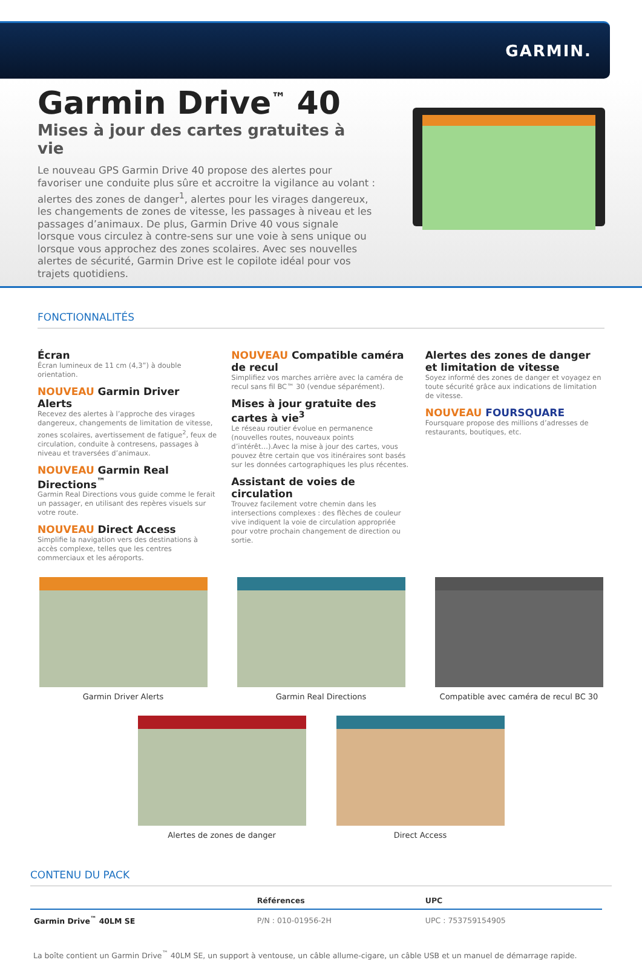GARMIN.
Garmin Drive<sup>™</sup> 40
Mises à jour des cartes gratuites à vie
Le nouveau GPS Garmin Drive 40 propose des alertes pour favoriser une conduite plus sûre et accroitre la vigilance au volant : alertes des zones de danger<sup>1</sup>, alertes pour les virages dangereux, les changements de zones de vitesse, les passages à niveau et les passages d’animaux. De plus, Garmin Drive 40 vous signale lorsque vous circulez à contre-sens sur une voie à sens unique ou lorsque vous approchez des zones scolaires. Avec ses nouvelles alertes de sécurité, Garmin Drive est le copilote idéal pour vos trajets quotidiens.
FONCTIONNALITÉS
Écran
Écran lumineux de 11 cm (4,3”) à double orientation.
NOUVEAU Garmin Driver Alerts
Recevez des alertes à l’approche des virages dangereux, changements de limitation de vitesse, zones scolaires, avertissement de fatigue<sup>2</sup>, feux de circulation, conduite à contresens, passages à niveau et traversées d’animaux.
NOUVEAU Garmin Real Directions<sup>™</sup>
Garmin Real Directions vous guide comme le ferait un passager, en utilisant des repères visuels sur votre route.
NOUVEAU Direct Access
Simplifie la navigation vers des destinations à accès complexe, telles que les centres commerciaux et les aéroports.
NOUVEAU Compatible caméra de recul
Simplifiez vos marches arrière avec la caméra de recul sans fil BC™ 30 (vendue séparément).
Mises à jour gratuite des cartes à vie<sup>3</sup>
Le réseau routier évolue en permanence (nouvelles routes, nouveaux points d’intérêt…).Avec la mise à jour des cartes, vous pouvez être certain que vos itinéraires sont basés sur les données cartographiques les plus récentes.
Assistant de voies de circulation
Trouvez facilement votre chemin dans les intersections complexes : des flèches de couleur vive indiquent la voie de circulation appropriée pour votre prochain changement de direction ou sortie.
Alertes des zones de danger et limitation de vitesse
Soyez informé des zones de danger et voyagez en toute sécurité grâce aux indications de limitation de vitesse.
NOUVEAU FOURSQUARE
Foursquare propose des millions d’adresses de restaurants, boutiques, etc.
Garmin Driver Alerts Garmin Real Directions Compatible avec caméra de recul BC 30
Alertes de zones de danger Direct Access
CONTENU DU PACK
| | Références | UPC |
| --- | --- | --- |
| Garmin Drive<sup>™</sup> 40LM SE | P/N : 010-01956-2H | UPC : 753759154905 |
La boîte contient un Garmin Drive<sup>™</sup> 40LM SE, un support à ventouse, un câble allume-cigare, un câble USB et un manuel de démarrage rapide.